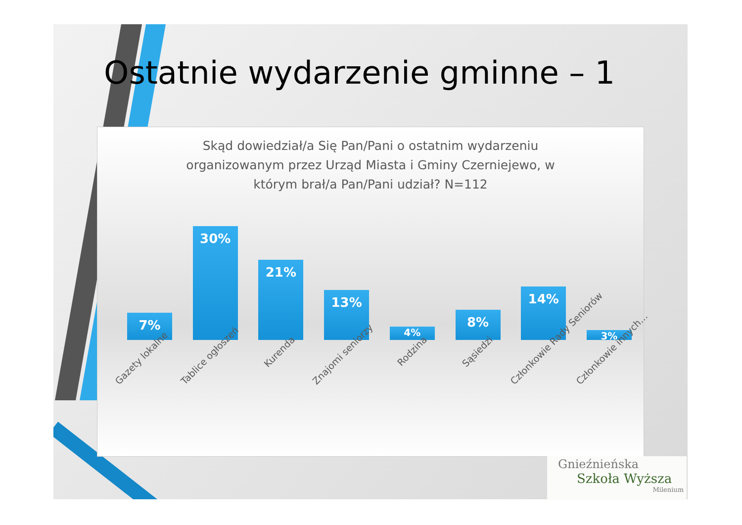Ostatnie wydarzenie gminne – 1
Skąd dowiedział/a Się Pan/Pani o ostatnim wydarzeniu organizowanym przez Urząd Miasta i Gminy Czerniejewo, w którym brał/a Pan/Pani udział? N=112
7%
30%
21%
13%
4%
8%
14%
3%
Gazety lokalne Tablice ogłoszeń Kurenda Znajomi seniorzy Rodzina Sąsiedzi Członkowie Rady Seniorów Członkowie innych…
Gnieźnieńska
Szkoła Wyższa
Milenium